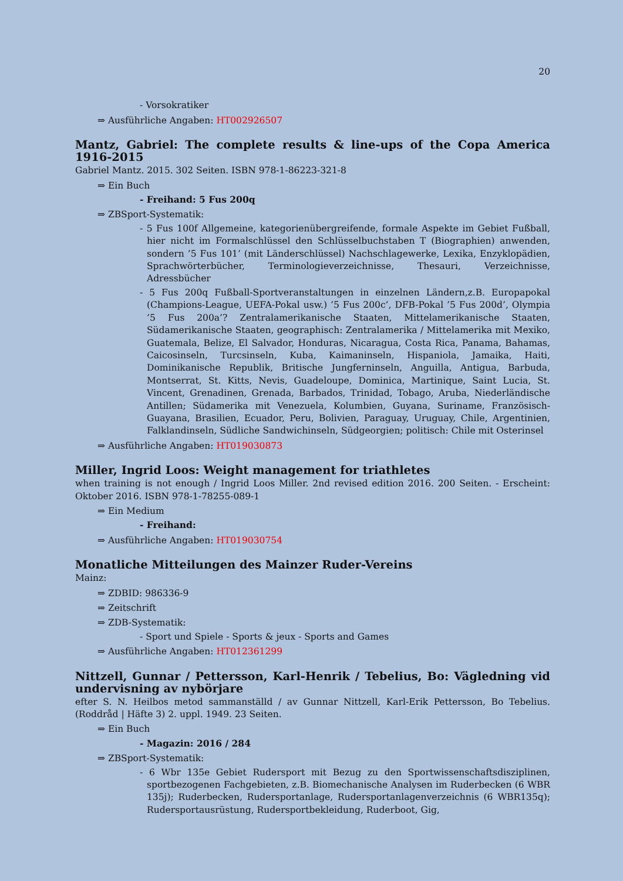20
- Vorsokratiker
⇒ Ausführliche Angaben: HT002926507
Mantz, Gabriel: The complete results & line-ups of the Copa America 1916-2015
Gabriel Mantz. 2015. 302 Seiten. ISBN 978-1-86223-321-8
⇒ Ein Buch
- Freihand: 5 Fus 200q
⇒ ZBSport-Systematik:
- 5 Fus 100f Allgemeine, kategorienübergreifende, formale Aspekte im Gebiet Fußball, hier nicht im Formalschlüssel den Schlüsselbuchstaben T (Biographien) anwenden, sondern ’5 Fus 101’ (mit Länderschlüssel) Nachschlagewerke, Lexika, Enzyklopädien, Sprachwörterbücher, Terminologieverzeichnisse, Thesauri, Verzeichnisse, Adressbücher
- 5 Fus 200q Fußball-Sportveranstaltungen in einzelnen Ländern,z.B. Europapokal (Champions-League, UEFA-Pokal usw.) ’5 Fus 200c’, DFB-Pokal ’5 Fus 200d’, Olympia ’5 Fus 200a’? Zentralamerikanische Staaten, Mittelamerikanische Staaten, Südamerikanische Staaten, geographisch: Zentralamerika / Mittelamerika mit Mexiko, Guatemala, Belize, El Salvador, Honduras, Nicaragua, Costa Rica, Panama, Bahamas, Caicosinseln, Turcsinseln, Kuba, Kaimaninseln, Hispaniola, Jamaika, Haiti, Dominikanische Republik, Britische Jungferninseln, Anguilla, Antigua, Barbuda, Montserrat, St. Kitts, Nevis, Guadeloupe, Dominica, Martinique, Saint Lucia, St. Vincent, Grenadinen, Grenada, Barbados, Trinidad, Tobago, Aruba, Niederländische Antillen; Südamerika mit Venezuela, Kolumbien, Guyana, Suriname, Französisch-Guayana, Brasilien, Ecuador, Peru, Bolivien, Paraguay, Uruguay, Chile, Argentinien, Falklandinseln, Südliche Sandwichinseln, Südgeorgien; politisch: Chile mit Osterinsel
⇒ Ausführliche Angaben: HT019030873
Miller, Ingrid Loos: Weight management for triathletes
when training is not enough / Ingrid Loos Miller. 2nd revised edition 2016. 200 Seiten. - Erscheint: Oktober 2016. ISBN 978-1-78255-089-1
⇒ Ein Medium
- Freihand:
⇒ Ausführliche Angaben: HT019030754
Monatliche Mitteilungen des Mainzer Ruder-Vereins
Mainz:
⇒ ZDBID: 986336-9
⇒ Zeitschrift
⇒ ZDB-Systematik:
- Sport und Spiele - Sports & jeux - Sports and Games
⇒ Ausführliche Angaben: HT012361299
Nittzell, Gunnar / Pettersson, Karl-Henrik / Tebelius, Bo: Vägledning vid undervisning av nybörjare
efter S. N. Heilbos metod sammanställd / av Gunnar Nittzell, Karl-Erik Pettersson, Bo Tebelius. (Roddråd | Häfte 3) 2. uppl. 1949. 23 Seiten.
⇒ Ein Buch
- Magazin: 2016 / 284
⇒ ZBSport-Systematik:
- 6 Wbr 135e Gebiet Rudersport mit Bezug zu den Sportwissenschaftsdisziplinen, sportbezogenen Fachgebieten, z.B. Biomechanische Analysen im Ruderbecken (6 WBR 135j); Ruderbecken, Rudersportanlage, Rudersportanlagenverzeichnis (6 WBR135q); Rudersportausrüstung, Rudersportbekleidung, Ruderboot, Gig,